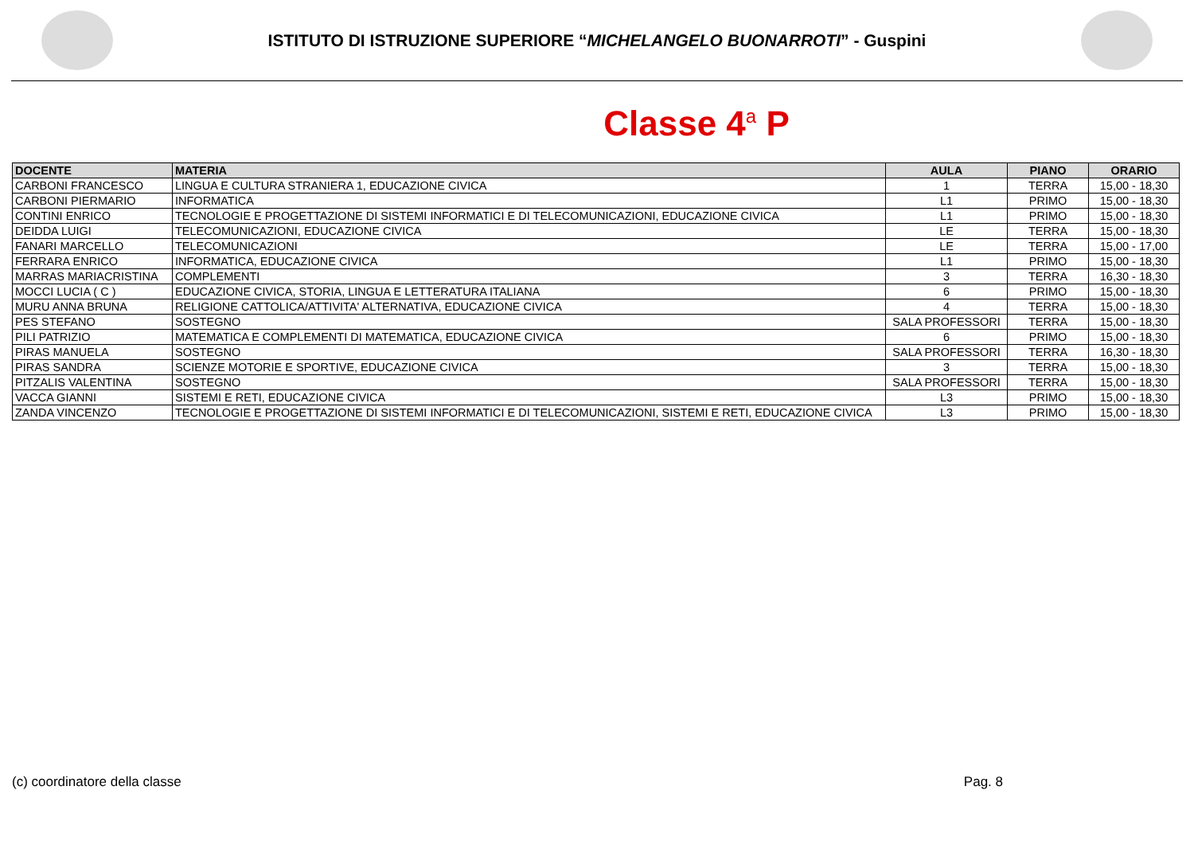ISTITUTO DI ISTRUZIONE SUPERIORE “MICHELANGELO BUONARROTI” - Guspini
Classe 4<sup>a</sup> P
| DOCENTE | MATERIA | AULA | PIANO | ORARIO |
| --- | --- | --- | --- | --- |
| CARBONI FRANCESCO | LINGUA E CULTURA STRANIERA 1, EDUCAZIONE CIVICA | 1 | TERRA | 15,00 - 18,30 |
| CARBONI PIERMARIO | INFORMATICA | L1 | PRIMO | 15,00 - 18,30 |
| CONTINI ENRICO | TECNOLOGIE E PROGETTAZIONE DI SISTEMI INFORMATICI E DI TELECOMUNICAZIONI, EDUCAZIONE CIVICA | L1 | PRIMO | 15,00 - 18,30 |
| DEIDDA LUIGI | TELECOMUNICAZIONI, EDUCAZIONE CIVICA | LE | TERRA | 15,00 - 18,30 |
| FANARI MARCELLO | TELECOMUNICAZIONI | LE | TERRA | 15,00 - 17,00 |
| FERRARA ENRICO | INFORMATICA, EDUCAZIONE CIVICA | L1 | PRIMO | 15,00 - 18,30 |
| MARRAS MARIACRISTINA | COMPLEMENTI | 3 | TERRA | 16,30 - 18,30 |
| MOCCI LUCIA ( C ) | EDUCAZIONE CIVICA, STORIA, LINGUA E LETTERATURA ITALIANA | 6 | PRIMO | 15,00 - 18,30 |
| MURU ANNA BRUNA | RELIGIONE CATTOLICA/ATTIVITA' ALTERNATIVA, EDUCAZIONE CIVICA | 4 | TERRA | 15,00 - 18,30 |
| PES STEFANO | SOSTEGNO | SALA PROFESSORI | TERRA | 15,00 - 18,30 |
| PILI PATRIZIO | MATEMATICA E COMPLEMENTI DI MATEMATICA, EDUCAZIONE CIVICA | 6 | PRIMO | 15,00 - 18,30 |
| PIRAS MANUELA | SOSTEGNO | SALA PROFESSORI | TERRA | 16,30 - 18,30 |
| PIRAS SANDRA | SCIENZE MOTORIE E SPORTIVE, EDUCAZIONE CIVICA | 3 | TERRA | 15,00 - 18,30 |
| PITZALIS VALENTINA | SOSTEGNO | SALA PROFESSORI | TERRA | 15,00 - 18,30 |
| VACCA GIANNI | SISTEMI E RETI, EDUCAZIONE CIVICA | L3 | PRIMO | 15,00 - 18,30 |
| ZANDA VINCENZO | TECNOLOGIE E PROGETTAZIONE DI SISTEMI INFORMATICI E DI TELECOMUNICAZIONI, SISTEMI E RETI, EDUCAZIONE CIVICA | L3 | PRIMO | 15,00 - 18,30 |
(c) coordinatore della classe Pag. 8